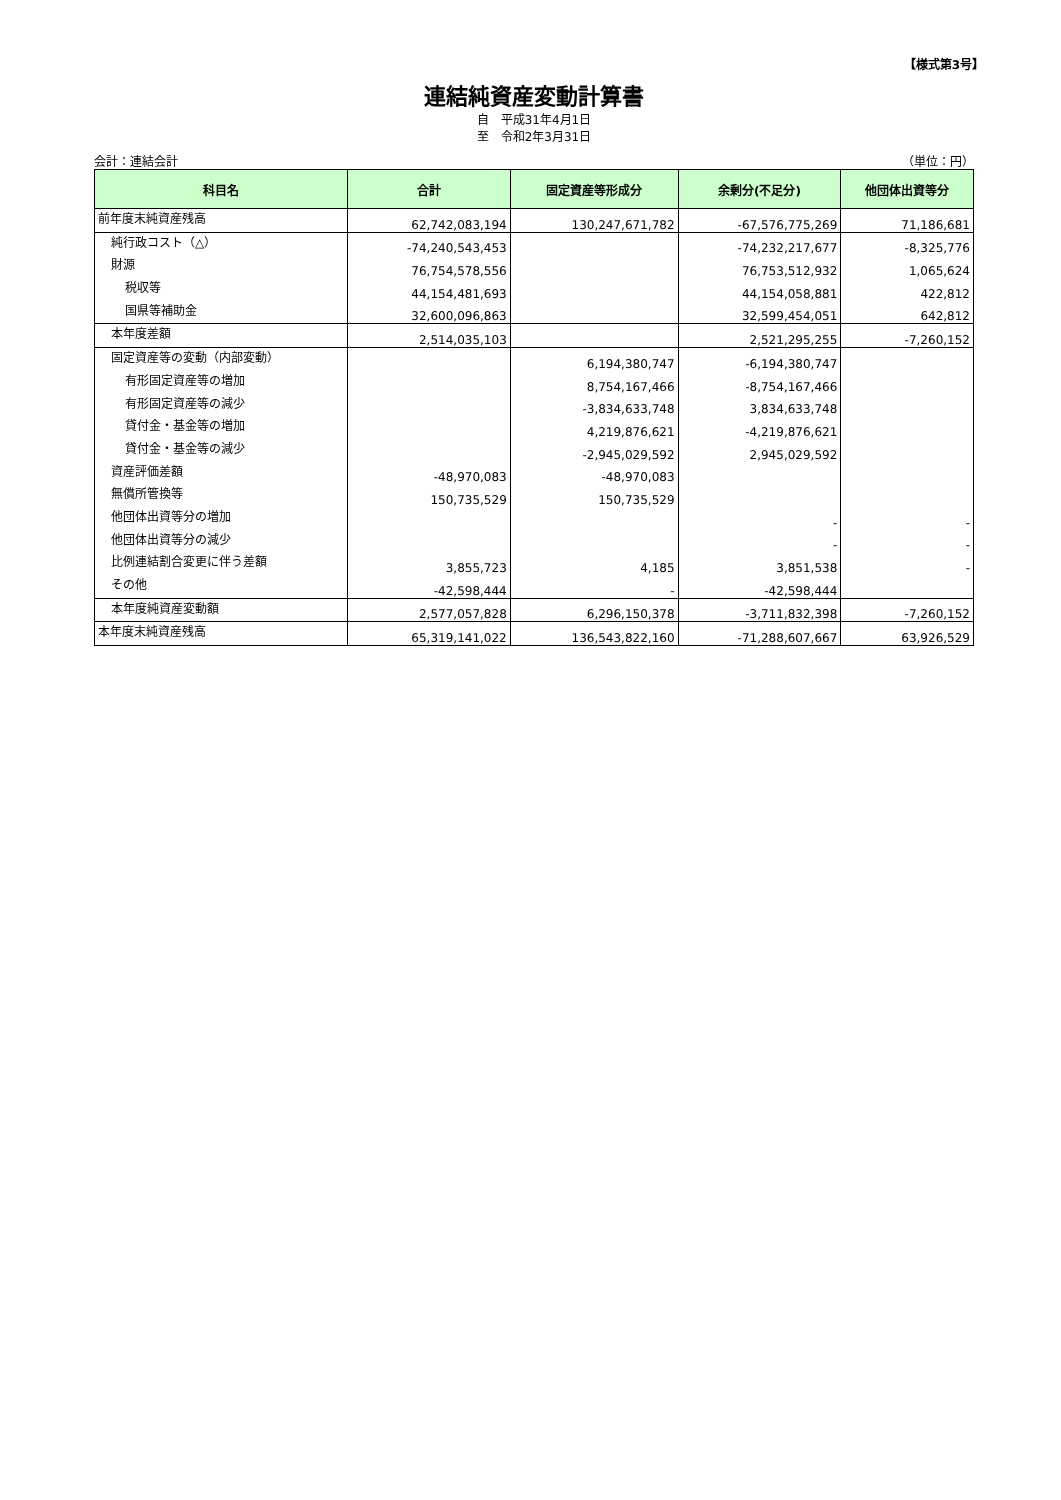【様式第3号】
連結純資産変動計算書
自　平成31年4月1日
至　令和2年3月31日
会計：連結会計 （単位：円）
| 科目名 | 合計 | 固定資産等形成分 | 余剰分(不足分) | 他団体出資等分 |
| --- | --- | --- | --- | --- |
| 前年度末純資産残高 | 62,742,083,194 | 130,247,671,782 | -67,576,775,269 | 71,186,681 |
| 純行政コスト（△） | -74,240,543,453 | | -74,232,217,677 | -8,325,776 |
| 財源 | 76,754,578,556 | | 76,753,512,932 | 1,065,624 |
| 税収等 | 44,154,481,693 | | 44,154,058,881 | 422,812 |
| 国県等補助金 | 32,600,096,863 | | 32,599,454,051 | 642,812 |
| 本年度差額 | 2,514,035,103 | | 2,521,295,255 | -7,260,152 |
| 固定資産等の変動（内部変動） | | 6,194,380,747 | -6,194,380,747 | |
| 有形固定資産等の増加 | | 8,754,167,466 | -8,754,167,466 | |
| 有形固定資産等の減少 | | -3,834,633,748 | 3,834,633,748 | |
| 貸付金・基金等の増加 | | 4,219,876,621 | -4,219,876,621 | |
| 貸付金・基金等の減少 | | -2,945,029,592 | 2,945,029,592 | |
| 資産評価差額 | -48,970,083 | -48,970,083 | | |
| 無償所管換等 | 150,735,529 | 150,735,529 | | |
| 他団体出資等分の増加 | | | - | - |
| 他団体出資等分の減少 | | | - | - |
| 比例連結割合変更に伴う差額 | 3,855,723 | 4,185 | 3,851,538 | - |
| その他 | -42,598,444 | - | -42,598,444 | |
| 本年度純資産変動額 | 2,577,057,828 | 6,296,150,378 | -3,711,832,398 | -7,260,152 |
| 本年度末純資産残高 | 65,319,141,022 | 136,543,822,160 | -71,288,607,667 | 63,926,529 |